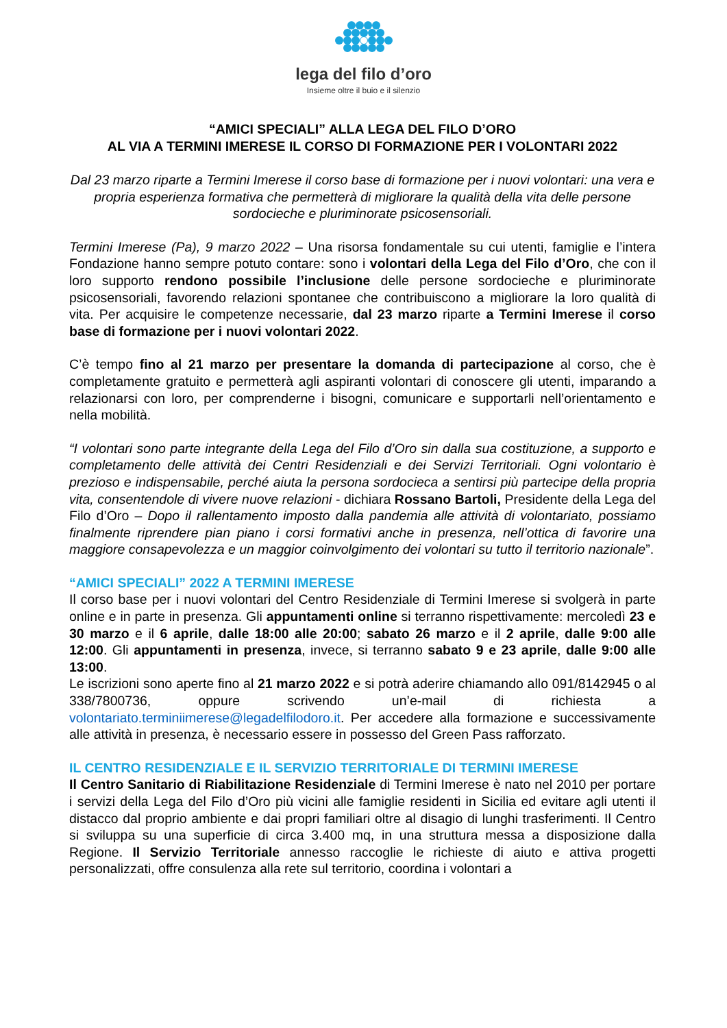lega del filo d’oro
Insieme oltre il buio e il silenzio
“AMICI SPECIALI” ALLA LEGA DEL FILO D’ORO
AL VIA A TERMINI IMERESE IL CORSO DI FORMAZIONE PER I VOLONTARI 2022
Dal 23 marzo riparte a Termini Imerese il corso base di formazione per i nuovi volontari: una vera e propria esperienza formativa che permetterà di migliorare la qualità della vita delle persone sordocieche e pluriminorate psicosensoriali.
Termini Imerese (Pa), 9 marzo 2022 – Una risorsa fondamentale su cui utenti, famiglie e l’intera Fondazione hanno sempre potuto contare: sono i volontari della Lega del Filo d’Oro, che con il loro supporto rendono possibile l’inclusione delle persone sordocieche e pluriminorate psicosensoriali, favorendo relazioni spontanee che contribuiscono a migliorare la loro qualità di vita. Per acquisire le competenze necessarie, dal 23 marzo riparte a Termini Imerese il corso base di formazione per i nuovi volontari 2022.
C’è tempo fino al 21 marzo per presentare la domanda di partecipazione al corso, che è completamente gratuito e permetterà agli aspiranti volontari di conoscere gli utenti, imparando a relazionarsi con loro, per comprenderne i bisogni, comunicare e supportarli nell’orientamento e nella mobilità.
“I volontari sono parte integrante della Lega del Filo d’Oro sin dalla sua costituzione, a supporto e completamento delle attività dei Centri Residenziali e dei Servizi Territoriali. Ogni volontario è prezioso e indispensabile, perché aiuta la persona sordocieca a sentirsi più partecipe della propria vita, consentendole di vivere nuove relazioni - dichiara Rossano Bartoli, Presidente della Lega del Filo d’Oro – Dopo il rallentamento imposto dalla pandemia alle attività di volontariato, possiamo finalmente riprendere pian piano i corsi formativi anche in presenza, nell’ottica di favorire una maggiore consapevolezza e un maggior coinvolgimento dei volontari su tutto il territorio nazionale”.
“AMICI SPECIALI” 2022 A TERMINI IMERESE
Il corso base per i nuovi volontari del Centro Residenziale di Termini Imerese si svolgerà in parte online e in parte in presenza. Gli appuntamenti online si terranno rispettivamente: mercoledì 23 e 30 marzo e il 6 aprile, dalle 18:00 alle 20:00; sabato 26 marzo e il 2 aprile, dalle 9:00 alle 12:00. Gli appuntamenti in presenza, invece, si terranno sabato 9 e 23 aprile, dalle 9:00 alle 13:00.
Le iscrizioni sono aperte fino al 21 marzo 2022 e si potrà aderire chiamando allo 091/8142945 o al 338/7800736, oppure scrivendo un’e-mail di richiesta a volontariato.terminiimerese@legadelfilodoro.it. Per accedere alla formazione e successivamente alle attività in presenza, è necessario essere in possesso del Green Pass rafforzato.
IL CENTRO RESIDENZIALE E IL SERVIZIO TERRITORIALE DI TERMINI IMERESE
Il Centro Sanitario di Riabilitazione Residenziale di Termini Imerese è nato nel 2010 per portare i servizi della Lega del Filo d’Oro più vicini alle famiglie residenti in Sicilia ed evitare agli utenti il distacco dal proprio ambiente e dai propri familiari oltre al disagio di lunghi trasferimenti. Il Centro si sviluppa su una superficie di circa 3.400 mq, in una struttura messa a disposizione dalla Regione. Il Servizio Territoriale annesso raccoglie le richieste di aiuto e attiva progetti personalizzati, offre consulenza alla rete sul territorio, coordina i volontari a